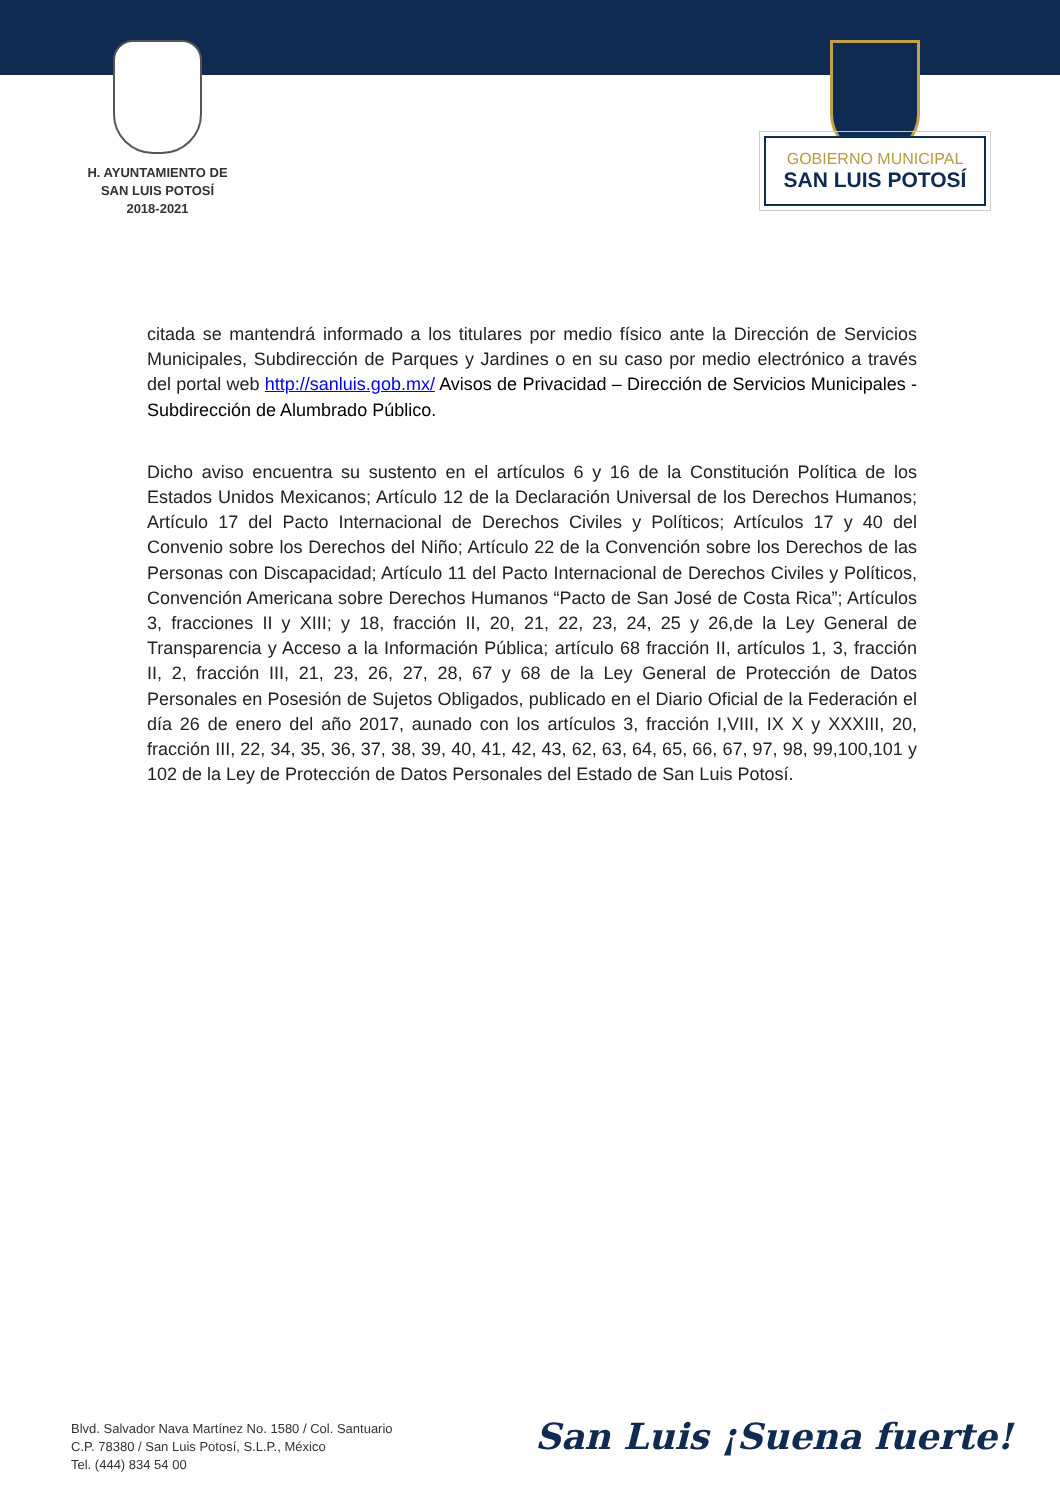H. AYUNTAMIENTO DE
SAN LUIS POTOSÍ
2018-2021
GOBIERNO MUNICIPAL
SAN LUIS POTOSÍ
citada se mantendrá informado a los titulares por medio físico ante la Dirección de Servicios Municipales, Subdirección de Parques y Jardines o en su caso por medio electrónico a través del portal web http://sanluis.gob.mx/ Avisos de Privacidad – Dirección de Servicios Municipales - Subdirección de Alumbrado Público.
Dicho aviso encuentra su sustento en el artículos 6 y 16 de la Constitución Política de los Estados Unidos Mexicanos; Artículo 12 de la Declaración Universal de los Derechos Humanos; Artículo 17 del Pacto Internacional de Derechos Civiles y Políticos; Artículos 17 y 40 del Convenio sobre los Derechos del Niño; Artículo 22 de la Convención sobre los Derechos de las Personas con Discapacidad; Artículo 11 del Pacto Internacional de Derechos Civiles y Políticos, Convención Americana sobre Derechos Humanos “Pacto de San José de Costa Rica”; Artículos 3, fracciones II y XIII; y 18, fracción II, 20, 21, 22, 23, 24, 25 y 26,de la Ley General de Transparencia y Acceso a la Información Pública; artículo 68 fracción II, artículos 1, 3, fracción II, 2, fracción III, 21, 23, 26, 27, 28, 67 y 68 de la Ley General de Protección de Datos Personales en Posesión de Sujetos Obligados, publicado en el Diario Oficial de la Federación el día 26 de enero del año 2017, aunado con los artículos 3, fracción I,VIII, IX X y XXXIII, 20, fracción III, 22, 34, 35, 36, 37, 38, 39, 40, 41, 42, 43, 62, 63, 64, 65, 66, 67, 97, 98, 99,100,101 y 102 de la Ley de Protección de Datos Personales del Estado de San Luis Potosí.
Blvd. Salvador Nava Martínez No. 1580 / Col. Santuario
C.P. 78380 / San Luis Potosí, S.L.P., México
Tel. (444) 834 54 00
San Luis ¡Suena fuerte!